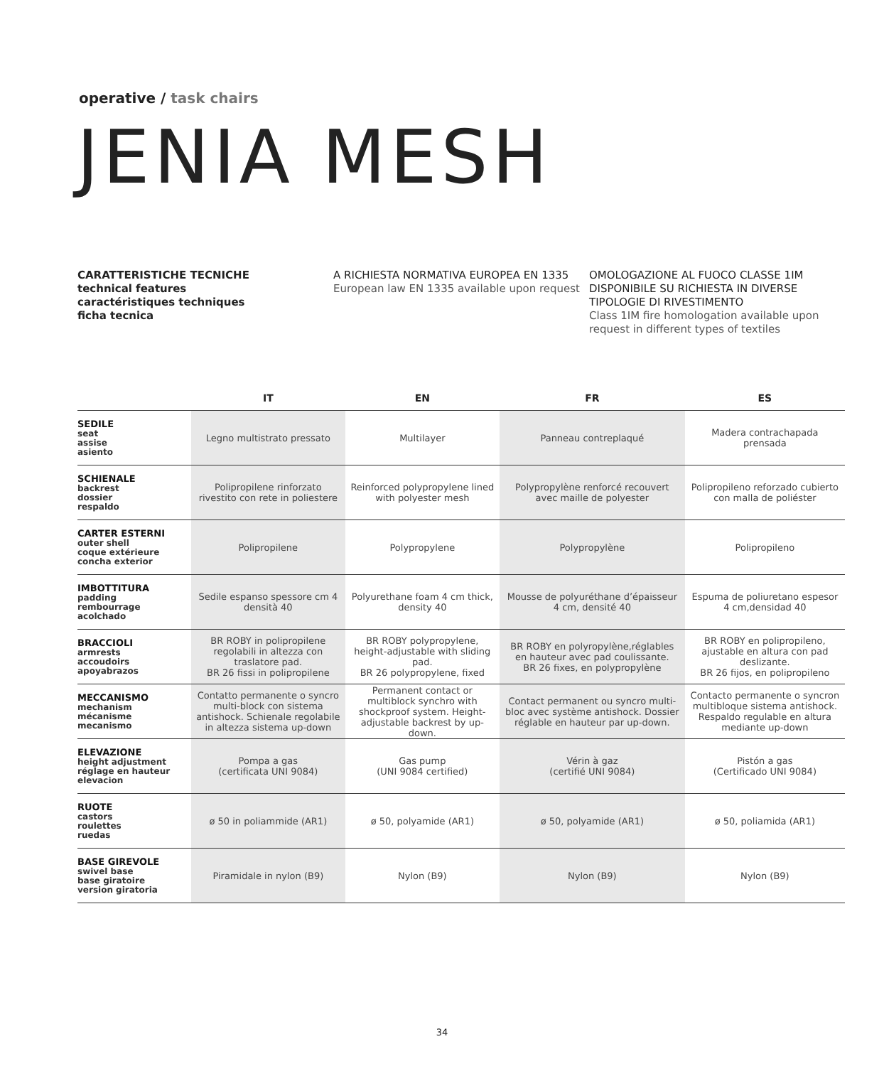operative / task chairs
JENIA MESH
CARATTERISTICHE TECNICHE
technical features
caractéristiques techniques
ficha tecnica
A RICHIESTA NORMATIVA EUROPEA EN 1335
European law EN 1335 available upon request
OMOLOGAZIONE AL FUOCO CLASSE 1IM DISPONIBILE SU RICHIESTA IN DIVERSE TIPOLOGIE DI RIVESTIMENTO
Class 1IM fire homologation available upon request in different types of textiles
| | IT | EN | FR | ES |
| --- | --- | --- | --- | --- |
| SEDILE seat assise asiento | Legno multistrato pressato | Multilayer | Panneau contreplaqué | Madera contrachapada prensada |
| SCHIENALE backrest dossier respaldo | Polipropilene rinforzato rivestito con rete in poliestere | Reinforced polypropylene lined with polyester mesh | Polypropylène renforcé recouvert avec maille de polyester | Polipropileno reforzado cubierto con malla de poliéster |
| CARTER ESTERNI outer shell coque extérieure concha exterior | Polipropilene | Polypropylene | Polypropylène | Polipropileno |
| IMBOTTITURA padding rembourrage acolchado | Sedile espanso spessore cm 4 densità 40 | Polyurethane foam 4 cm thick, density 40 | Mousse de polyuréthane d’épaisseur 4 cm, densité 40 | Espuma de poliuretano espesor 4 cm,densidad 40 |
| BRACCIOLI armrests accoudoirs apoyabrazos | BR ROBY in polipropilene regolabili in altezza con traslatore pad. BR 26 fissi in polipropilene | BR ROBY polypropylene, height-adjustable with sliding pad. BR 26 polypropylene, fixed | BR ROBY en polyropylène,réglables en hauteur avec pad coulissante. BR 26 fixes, en polypropylène | BR ROBY en polipropileno, ajustable en altura con pad deslizante. BR 26 fijos, en polipropileno |
| MECCANISMO mechanism mécanisme mecanismo | Contatto permanente o syncro multi-block con sistema antishock. Schienale regolabile in altezza sistema up-down | Permanent contact or multiblock synchro with shockproof system. Height-adjustable backrest by up-down. | Contact permanent ou syncro multi-bloc avec système antishock. Dossier réglable en hauteur par up-down. | Contacto permanente o syncron multibloque sistema antishock. Respaldo regulable en altura mediante up-down |
| ELEVAZIONE height adjustment réglage en hauteur elevacion | Pompa a gas (certificata UNI 9084) | Gas pump (UNI 9084 certified) | Vérin à gaz (certifié UNI 9084) | Pistón a gas (Certificado UNI 9084) |
| RUOTE castors roulettes ruedas | ø 50 in poliammide (AR1) | ø 50, polyamide (AR1) | ø 50, polyamide (AR1) | ø 50, poliamida (AR1) |
| BASE GIREVOLE swivel base base giratoire version giratoria | Piramidale in nylon (B9) | Nylon (B9) | Nylon (B9) | Nylon (B9) |
34